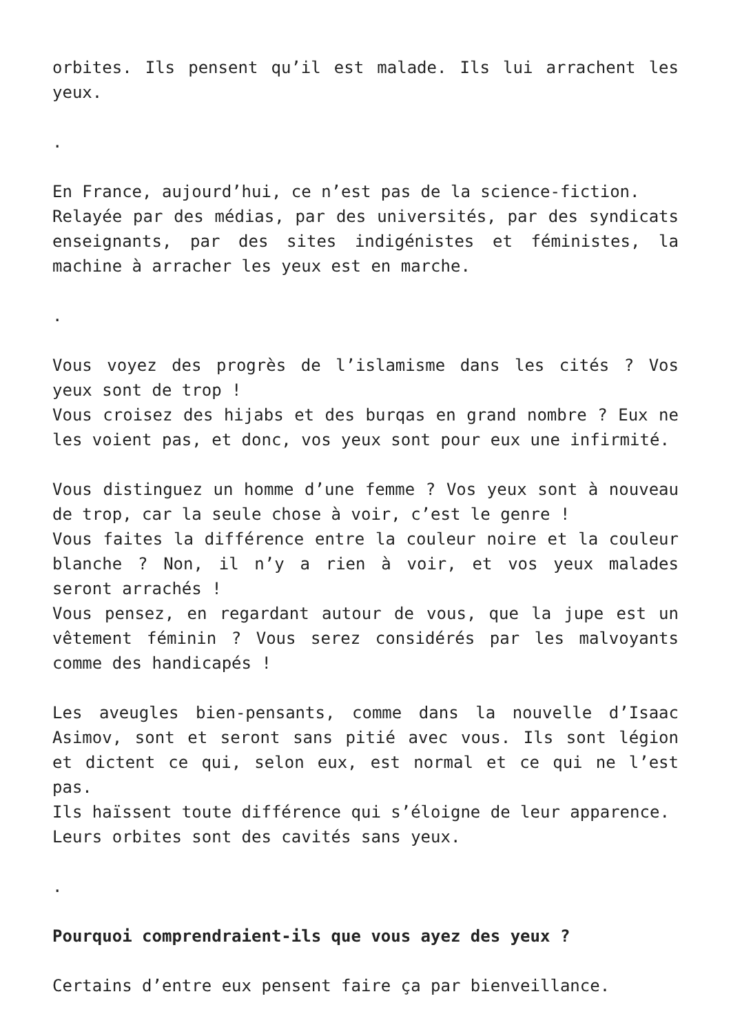orbites. Ils pensent qu’il est malade. Ils lui arrachent les yeux.
.
En France, aujourd’hui, ce n’est pas de la science-fiction.
Relayée par des médias, par des universités, par des syndicats enseignants, par des sites indigénistes et féministes, la machine à arracher les yeux est en marche.
.
Vous voyez des progrès de l’islamisme dans les cités ? Vos yeux sont de trop !
Vous croisez des hijabs et des burqas en grand nombre ? Eux ne les voient pas, et donc, vos yeux sont pour eux une infirmité.
Vous distinguez un homme d’une femme ? Vos yeux sont à nouveau de trop, car la seule chose à voir, c’est le genre !
Vous faites la différence entre la couleur noire et la couleur blanche ? Non, il n’y a rien à voir, et vos yeux malades seront arrachés !
Vous pensez, en regardant autour de vous, que la jupe est un vêtement féminin ? Vous serez considérés par les malvoyants comme des handicapés !
Les aveugles bien-pensants, comme dans la nouvelle d’Isaac Asimov, sont et seront sans pitié avec vous. Ils sont légion et dictent ce qui, selon eux, est normal et ce qui ne l’est pas.
Ils haïssent toute différence qui s’éloigne de leur apparence.
Leurs orbites sont des cavités sans yeux.
.
Pourquoi comprendraient-ils que vous ayez des yeux ?
Certains d’entre eux pensent faire ça par bienveillance.